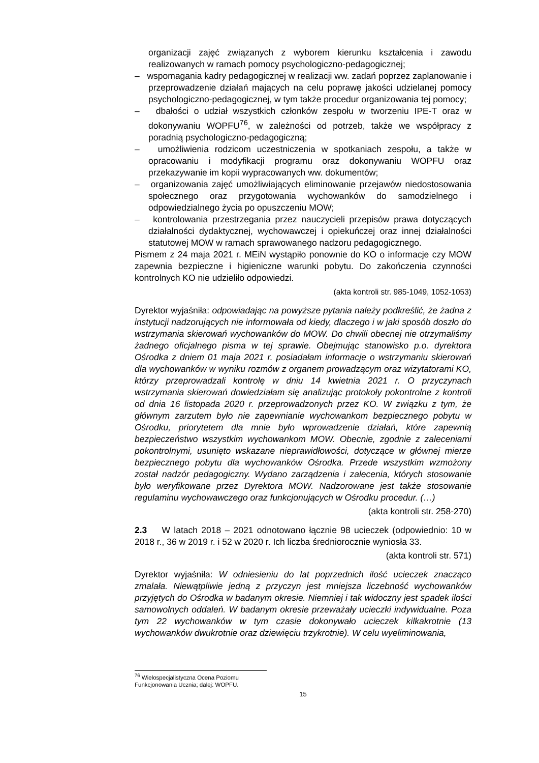organizacji zajęć związanych z wyborem kierunku kształcenia i zawodu realizowanych w ramach pomocy psychologiczno-pedagogicznej;
– wspomagania kadry pedagogicznej w realizacji ww. zadań poprzez zaplanowanie i przeprowadzenie działań mających na celu poprawę jakości udzielanej pomocy psychologiczno-pedagogicznej, w tym także procedur organizowania tej pomocy;
– dbałości o udział wszystkich członków zespołu w tworzeniu IPE-T oraz w dokonywaniu WOPFU<sup>76</sup>, w zależności od potrzeb, także we współpracy z poradnią psychologiczno-pedagogiczną;
– umożliwienia rodzicom uczestniczenia w spotkaniach zespołu, a także w opracowaniu i modyfikacji programu oraz dokonywaniu WOPFU oraz przekazywanie im kopii wypracowanych ww. dokumentów;
– organizowania zajęć umożliwiających eliminowanie przejawów niedostosowania społecznego oraz przygotowania wychowanków do samodzielnego i odpowiedzialnego życia po opuszczeniu MOW;
– kontrolowania przestrzegania przez nauczycieli przepisów prawa dotyczących działalności dydaktycznej, wychowawczej i opiekuńczej oraz innej działalności statutowej MOW w ramach sprawowanego nadzoru pedagogicznego.
Pismem z 24 maja 2021 r. MEiN wystąpiło ponownie do KO o informacje czy MOW zapewnia bezpieczne i higieniczne warunki pobytu. Do zakończenia czynności kontrolnych KO nie udzieliło odpowiedzi.
(akta kontroli str. 985-1049, 1052-1053)
Dyrektor wyjaśniła: odpowiadając na powyższe pytania należy podkreślić, że żadna z instytucji nadzorujących nie informowała od kiedy, dlaczego i w jaki sposób doszło do wstrzymania skierowań wychowanków do MOW. Do chwili obecnej nie otrzymaliśmy żadnego oficjalnego pisma w tej sprawie. Obejmując stanowisko p.o. dyrektora Ośrodka z dniem 01 maja 2021 r. posiadałam informacje o wstrzymaniu skierowań dla wychowanków w wyniku rozmów z organem prowadzącym oraz wizytatorami KO, którzy przeprowadzali kontrolę w dniu 14 kwietnia 2021 r. O przyczynach wstrzymania skierowań dowiedziałam się analizując protokoły pokontrolne z kontroli od dnia 16 listopada 2020 r. przeprowadzonych przez KO. W związku z tym, że głównym zarzutem było nie zapewnianie wychowankom bezpiecznego pobytu w Ośrodku, priorytetem dla mnie było wprowadzenie działań, które zapewnią bezpieczeństwo wszystkim wychowankom MOW. Obecnie, zgodnie z zaleceniami pokontrolnymi, usunięto wskazane nieprawidłowości, dotyczące w głównej mierze bezpiecznego pobytu dla wychowanków Ośrodka. Przede wszystkim wzmożony został nadzór pedagogiczny. Wydano zarządzenia i zalecenia, których stosowanie było weryfikowane przez Dyrektora MOW. Nadzorowane jest także stosowanie regulaminu wychowawczego oraz funkcjonujących w Ośrodku procedur. (…)
(akta kontroli str. 258-270)
2.3 W latach 2018 – 2021 odnotowano łącznie 98 ucieczek (odpowiednio: 10 w 2018 r., 36 w 2019 r. i 52 w 2020 r. Ich liczba średniorocznie wyniosła 33.
(akta kontroli str. 571)
Dyrektor wyjaśniła: W odniesieniu do lat poprzednich ilość ucieczek znacząco zmalała. Niewątpliwie jedną z przyczyn jest mniejsza liczebność wychowanków przyjętych do Ośrodka w badanym okresie. Niemniej i tak widoczny jest spadek ilości samowolnych oddaleń. W badanym okresie przeważały ucieczki indywidualne. Poza tym 22 wychowanków w tym czasie dokonywało ucieczek kilkakrotnie (13 wychowanków dwukrotnie oraz dziewięciu trzykrotnie). W celu wyeliminowania,
<sup>76</sup> Wielospecjalistyczna Ocena Poziomu Funkcjonowania Ucznia; dalej: WOPFU.
15